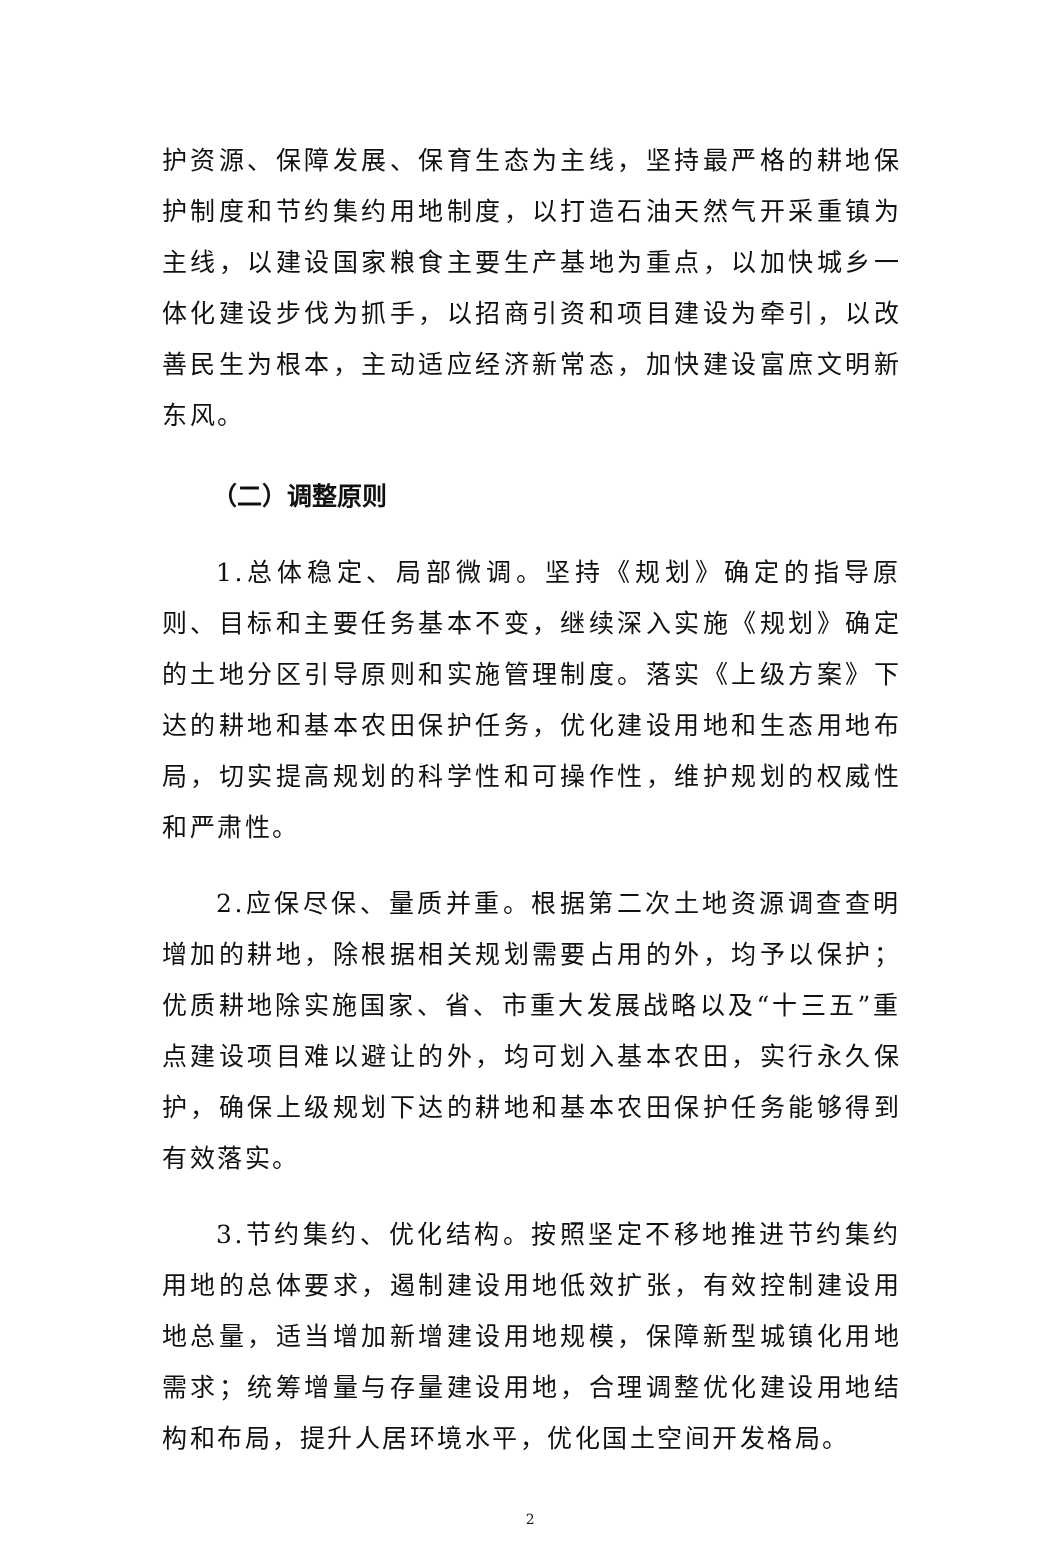护资源、保障发展、保育生态为主线，坚持最严格的耕地保护制度和节约集约用地制度，以打造石油天然气开采重镇为主线，以建设国家粮食主要生产基地为重点，以加快城乡一体化建设步伐为抓手，以招商引资和项目建设为牵引，以改善民生为根本，主动适应经济新常态，加快建设富庶文明新东风。
（二）调整原则
1.总体稳定、局部微调。坚持《规划》确定的指导原则、目标和主要任务基本不变，继续深入实施《规划》确定的土地分区引导原则和实施管理制度。落实《上级方案》下达的耕地和基本农田保护任务，优化建设用地和生态用地布局，切实提高规划的科学性和可操作性，维护规划的权威性和严肃性。
2.应保尽保、量质并重。根据第二次土地资源调查查明增加的耕地，除根据相关规划需要占用的外，均予以保护；优质耕地除实施国家、省、市重大发展战略以及“十三五”重点建设项目难以避让的外，均可划入基本农田，实行永久保护，确保上级规划下达的耕地和基本农田保护任务能够得到有效落实。
3.节约集约、优化结构。按照坚定不移地推进节约集约用地的总体要求，遏制建设用地低效扩张，有效控制建设用地总量，适当增加新增建设用地规模，保障新型城镇化用地需求；统筹增量与存量建设用地，合理调整优化建设用地结构和布局，提升人居环境水平，优化国土空间开发格局。
2